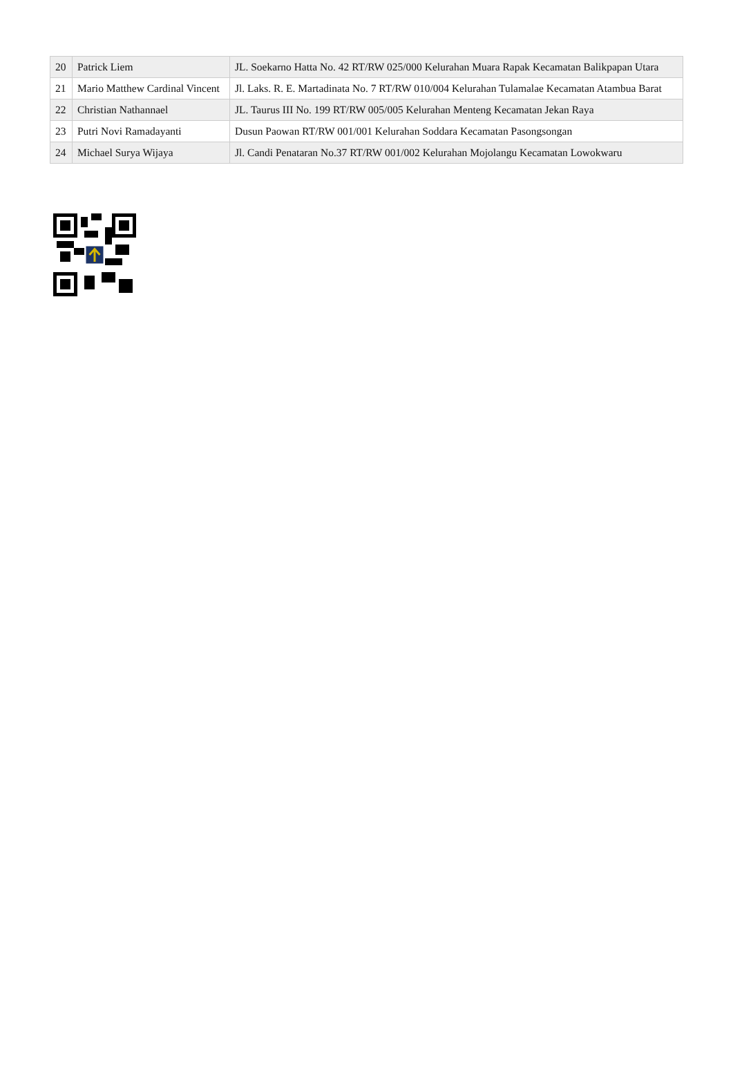| 20 | Patrick Liem | JL. Soekarno Hatta No. 42 RT/RW 025/000 Kelurahan Muara Rapak Kecamatan Balikpapan Utara |
| 21 | Mario Matthew Cardinal Vincent | Jl. Laks. R. E. Martadinata No. 7 RT/RW 010/004 Kelurahan Tulamalae Kecamatan Atambua Barat |
| 22 | Christian Nathannael | JL. Taurus III No. 199 RT/RW 005/005 Kelurahan Menteng Kecamatan Jekan Raya |
| 23 | Putri Novi Ramadayanti | Dusun Paowan RT/RW 001/001 Kelurahan Soddara Kecamatan Pasongsongan |
| 24 | Michael Surya Wijaya | Jl. Candi Penataran No.37 RT/RW 001/002 Kelurahan Mojolangu Kecamatan Lowokwaru |